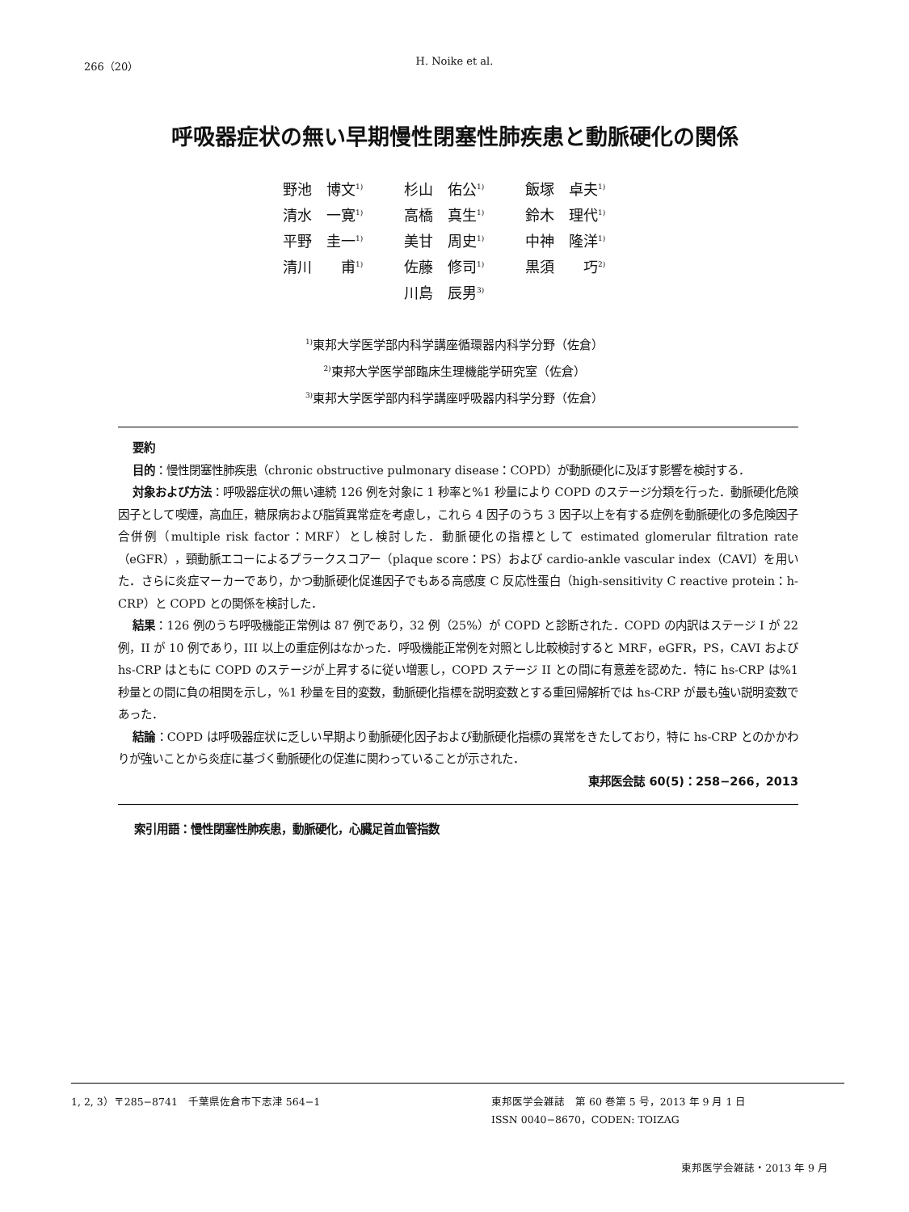266（20）
H. Noike et al.
呼吸器症状の無い早期慢性閉塞性肺疾患と動脈硬化の関係
| 野池 博文<sup>1)</sup> | 杉山 佑公<sup>1)</sup> | 飯塚 卓夫<sup>1)</sup> |
| 清水 一寛<sup>1)</sup> | 高橋 真生<sup>1)</sup> | 鈴木 理代<sup>1)</sup> |
| 平野 圭一<sup>1)</sup> | 美甘 周史<sup>1)</sup> | 中神 隆洋<sup>1)</sup> |
| 清川 甫<sup>1)</sup> | 佐藤 修司<sup>1)</sup> | 黒須 巧<sup>2)</sup> |
| | 川島 辰男<sup>3)</sup> | |
<sup>1)</sup> 東邦大学医学部内科学講座循環器内科学分野（佐倉）
<sup>2)</sup> 東邦大学医学部臨床生理機能学研究室（佐倉）
<sup>3)</sup> 東邦大学医学部内科学講座呼吸器内科学分野（佐倉）
要約
目的：慢性閉塞性肺疾患（chronic obstructive pulmonary disease：COPD）が動脈硬化に及ぼす影響を検討する．
対象および方法：呼吸器症状の無い連続 126 例を対象に 1 秒率と%1 秒量により COPD のステージ分類を行った．動脈硬化危険因子として喫煙，高血圧，糖尿病および脂質異常症を考慮し，これら 4 因子のうち 3 因子以上を有する症例を動脈硬化の多危険因子合併例（multiple risk factor：MRF）とし検討した．動脈硬化の指標として estimated glomerular filtration rate（eGFR），頸動脈エコーによるプラークスコアー（plaque score：PS）および cardio-ankle vascular index（CAVI）を用いた．さらに炎症マーカーであり，かつ動脈硬化促進因子でもある高感度 C 反応性蛋白（high-sensitivity C reactive protein：h-CRP）と COPD との関係を検討した．
結果：126 例のうち呼吸機能正常例は 87 例であり，32 例（25%）が COPD と診断された．COPD の内訳はステージ I が 22 例，II が 10 例であり，III 以上の重症例はなかった．呼吸機能正常例を対照とし比較検討すると MRF，eGFR，PS，CAVI および hs-CRP はともに COPD のステージが上昇するに従い増悪し，COPD ステージ II との間に有意差を認めた．特に hs-CRP は%1 秒量との間に負の相関を示し，%1 秒量を目的変数，動脈硬化指標を説明変数とする重回帰解析では hs-CRP が最も強い説明変数であった．
結論：COPD は呼吸器症状に乏しい早期より動脈硬化因子および動脈硬化指標の異常をきたしており，特に hs-CRP とのかかわりが強いことから炎症に基づく動脈硬化の促進に関わっていることが示された．
東邦医会誌 60(5)：258−266，2013
索引用語：慢性閉塞性肺疾患，動脈硬化，心臓足首血管指数
1, 2, 3）〒285−8741　千葉県佐倉市下志津 564−1 東邦医学会雑誌　第 60 巻第 5 号，2013 年 9 月 1 日
ISSN 0040−8670，CODEN: TOIZAG
東邦医学会雑誌・2013 年 9 月